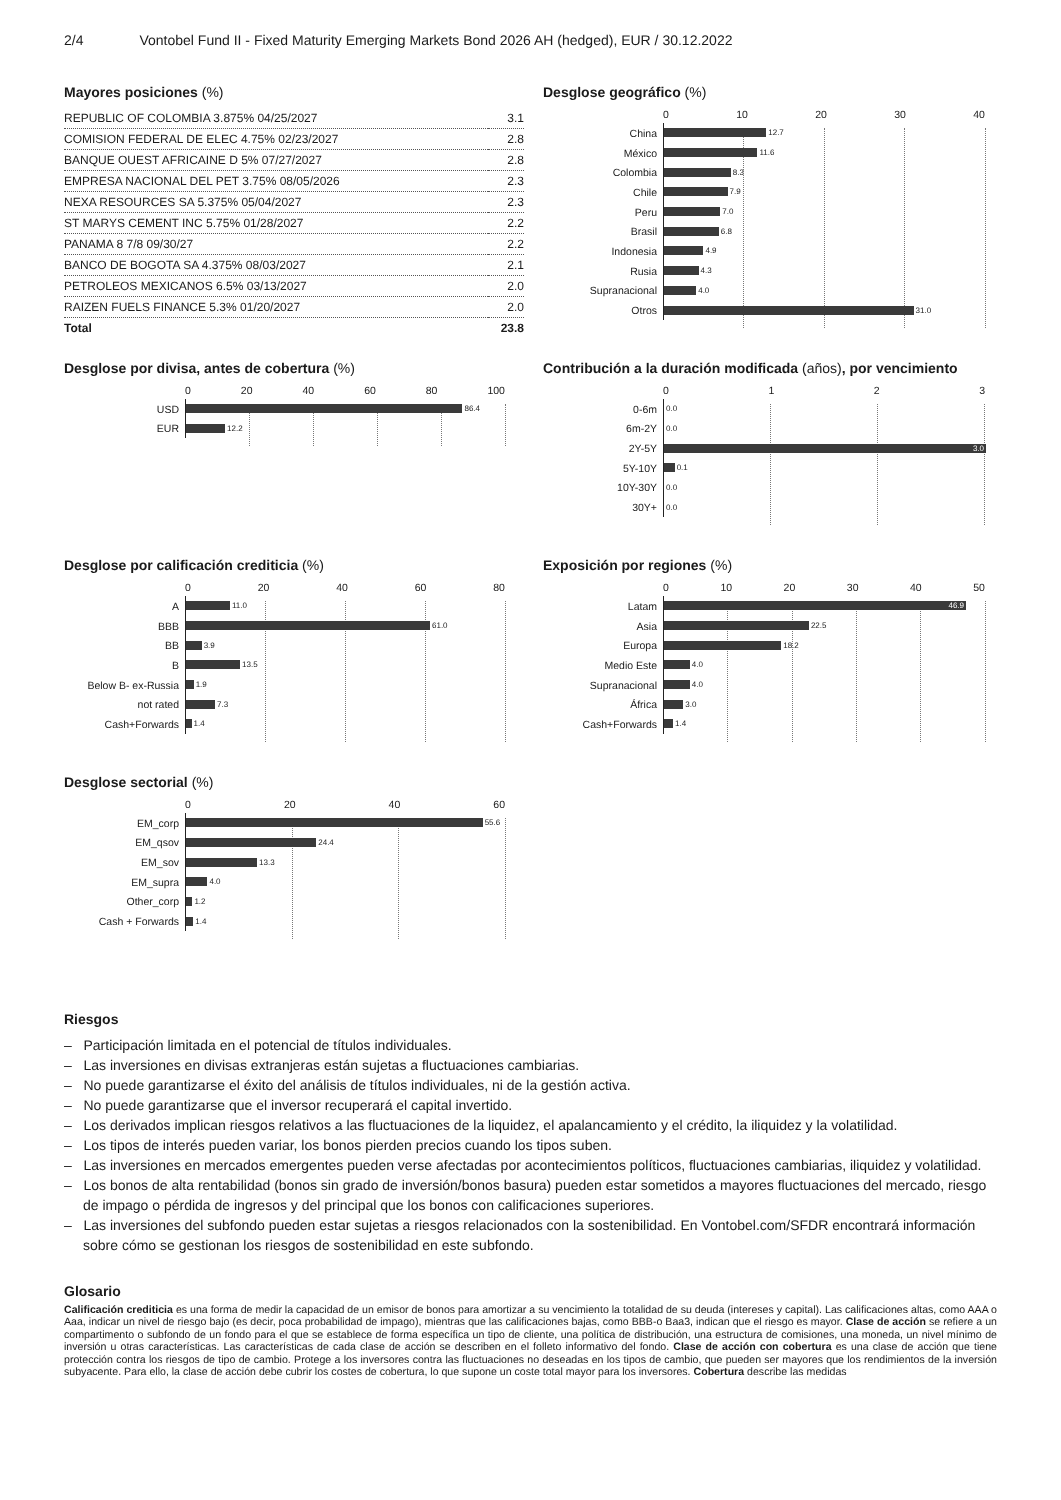2/4 Vontobel Fund II - Fixed Maturity Emerging Markets Bond 2026 AH (hedged), EUR / 30.12.2022
Mayores posiciones (%)
| REPUBLIC OF COLOMBIA 3.875% 04/25/2027 | 3.1 |
| COMISION FEDERAL DE ELEC 4.75% 02/23/2027 | 2.8 |
| BANQUE OUEST AFRICAINE D 5% 07/27/2027 | 2.8 |
| EMPRESA NACIONAL DEL PET 3.75% 08/05/2026 | 2.3 |
| NEXA RESOURCES SA 5.375% 05/04/2027 | 2.3 |
| ST MARYS CEMENT INC 5.75% 01/28/2027 | 2.2 |
| PANAMA 8 7/8 09/30/27 | 2.2 |
| BANCO DE BOGOTA SA 4.375% 08/03/2027 | 2.1 |
| PETROLEOS MEXICANOS 6.5% 03/13/2027 | 2.0 |
| RAIZEN FUELS FINANCE 5.3% 01/20/2027 | 2.0 |
| Total | 23.8 |
Desglose geográfico (%)
0 10 20 30 40
China
12.7
México
11.6
Colombia
8.3
Chile
7.9
Peru
7.0
Brasil
6.8
Indonesia
4.9
Rusia
4.3
Supranacional
4.0
Otros
31.0
Desglose por divisa, antes de cobertura (%)
0 20 40 60 80 100
USD
86.4
EUR
12.2
Contribución a la duración modificada (años), por vencimiento
0123
0-6m
0.0
6m-2Y
0.0
2Y-5Y
3.0
5Y-10Y
0.1
10Y-30Y
0.0
30Y+
0.0
Desglose por calificación crediticia (%)
0 20 40 60 80
A
11.0
BBB
61.0
BB
3.9
B
13.5
Below B- ex-Russia
1.9
not rated
7.3
Cash+Forwards
1.4
Exposición por regiones (%)
0 10 20 30 40 50
Latam
46.9
Asia
22.5
Europa
18.2
Medio Este
4.0
Supranacional
4.0
África
3.0
Cash+Forwards
1.4
Desglose sectorial (%)
0 20 40 60
EM_corp
55.6
EM_qsov
24.4
EM_sov
13.3
EM_supra
4.0
Other_corp
1.2
Cash + Forwards
1.4
Riesgos
– Participación limitada en el potencial de títulos individuales.
– Las inversiones en divisas extranjeras están sujetas a fluctuaciones cambiarias.
– No puede garantizarse el éxito del análisis de títulos individuales, ni de la gestión activa.
– No puede garantizarse que el inversor recuperará el capital invertido.
– Los derivados implican riesgos relativos a las fluctuaciones de la liquidez, el apalancamiento y el crédito, la iliquidez y la volatilidad.
– Los tipos de interés pueden variar, los bonos pierden precios cuando los tipos suben.
– Las inversiones en mercados emergentes pueden verse afectadas por acontecimientos políticos, fluctuaciones cambiarias, iliquidez y volatilidad.
– Los bonos de alta rentabilidad (bonos sin grado de inversión/bonos basura) pueden estar sometidos a mayores fluctuaciones del mercado, riesgo de impago o pérdida de ingresos y del principal que los bonos con calificaciones superiores.
– Las inversiones del subfondo pueden estar sujetas a riesgos relacionados con la sostenibilidad. En Vontobel.com/SFDR encontrará información sobre cómo se gestionan los riesgos de sostenibilidad en este subfondo.
Glosario
Calificación crediticia es una forma de medir la capacidad de un emisor de bonos para amortizar a su vencimiento la totalidad de su deuda (intereses y capital). Las calificaciones altas, como AAA o Aaa, indicar un nivel de riesgo bajo (es decir, poca probabilidad de impago), mientras que las calificaciones bajas, como BBB-o Baa3, indican que el riesgo es mayor. Clase de acción se refiere a un compartimento o subfondo de un fondo para el que se establece de forma específica un tipo de cliente, una política de distribución, una estructura de comisiones, una moneda, un nivel mínimo de inversión u otras características. Las características de cada clase de acción se describen en el folleto informativo del fondo. Clase de acción con cobertura es una clase de acción que tiene protección contra los riesgos de tipo de cambio. Protege a los inversores contra las fluctuaciones no deseadas en los tipos de cambio, que pueden ser mayores que los rendimientos de la inversión subyacente. Para ello, la clase de acción debe cubrir los costes de cobertura, lo que supone un coste total mayor para los inversores. Cobertura describe las medidas